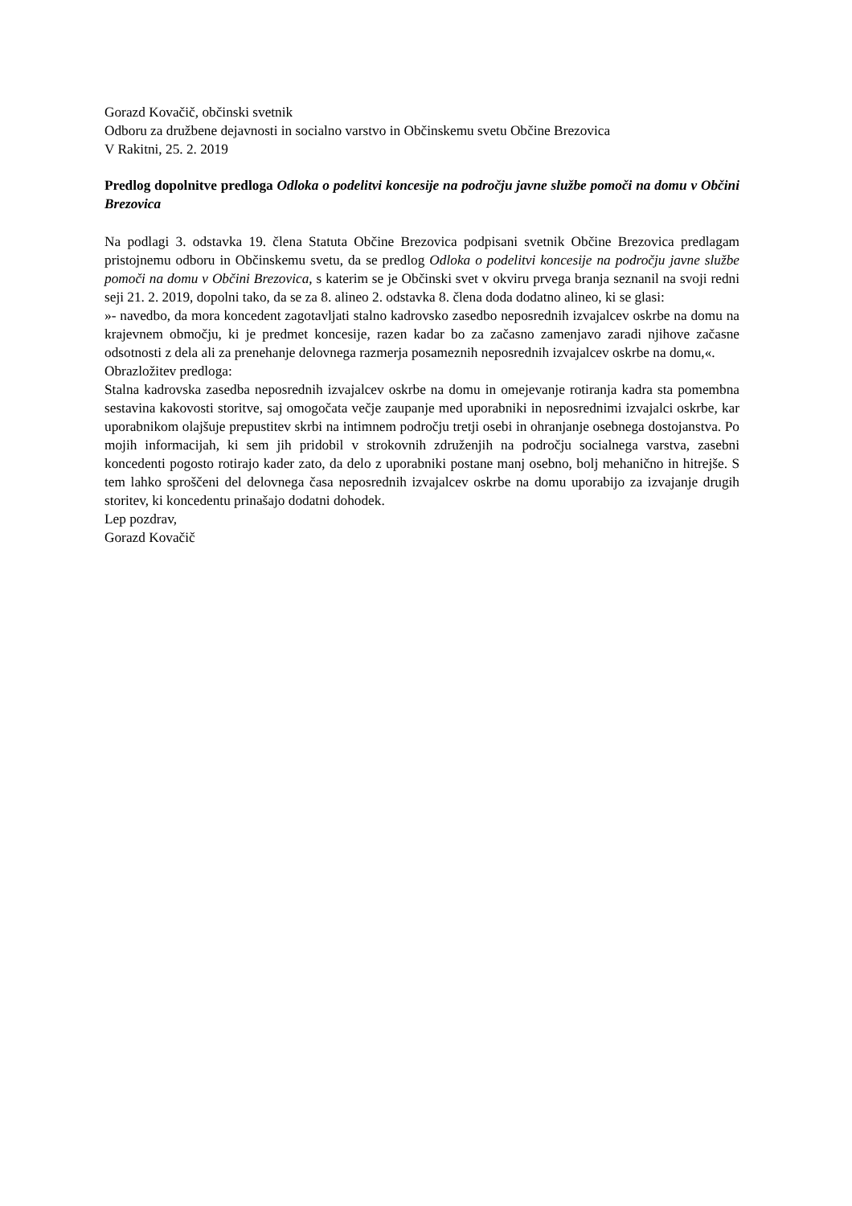Gorazd Kovačič, občinski svetnik
Odboru za družbene dejavnosti in socialno varstvo in Občinskemu svetu Občine Brezovica
V Rakitni, 25. 2. 2019
Predlog dopolnitve predloga Odloka o podelitvi koncesije na področju javne službe pomoči na domu v Občini Brezovica
Na podlagi 3. odstavka 19. člena Statuta Občine Brezovica podpisani svetnik Občine Brezovica predlagam pristojnemu odboru in Občinskemu svetu, da se predlog Odloka o podelitvi koncesije na področju javne službe pomoči na domu v Občini Brezovica, s katerim se je Občinski svet v okviru prvega branja seznanil na svoji redni seji 21. 2. 2019, dopolni tako, da se za 8. alineo 2. odstavka 8. člena doda dodatno alineo, ki se glasi:
»- navedbo, da mora koncedent zagotavljati stalno kadrovsko zasedbo neposrednih izvajalcev oskrbe na domu na krajevnem območju, ki je predmet koncesije, razen kadar bo za začasno zamenjavo zaradi njihove začasne odsotnosti z dela ali za prenehanje delovnega razmerja posameznih neposrednih izvajalcev oskrbe na domu,«.
Obrazložitev predloga:
Stalna kadrovska zasedba neposrednih izvajalcev oskrbe na domu in omejevanje rotiranja kadra sta pomembna sestavina kakovosti storitve, saj omogočata večje zaupanje med uporabniki in neposrednimi izvajalci oskrbe, kar uporabnikom olajšuje prepustitev skrbi na intimnem področju tretji osebi in ohranjanje osebnega dostojanstva. Po mojih informacijah, ki sem jih pridobil v strokovnih združenjih na področju socialnega varstva, zasebni koncedenti pogosto rotirajo kader zato, da delo z uporabniki postane manj osebno, bolj mehanično in hitrejše. S tem lahko sproščeni del delovnega časa neposrednih izvajalcev oskrbe na domu uporabijo za izvajanje drugih storitev, ki koncedentu prinašajo dodatni dohodek.
Lep pozdrav,
Gorazd Kovačič